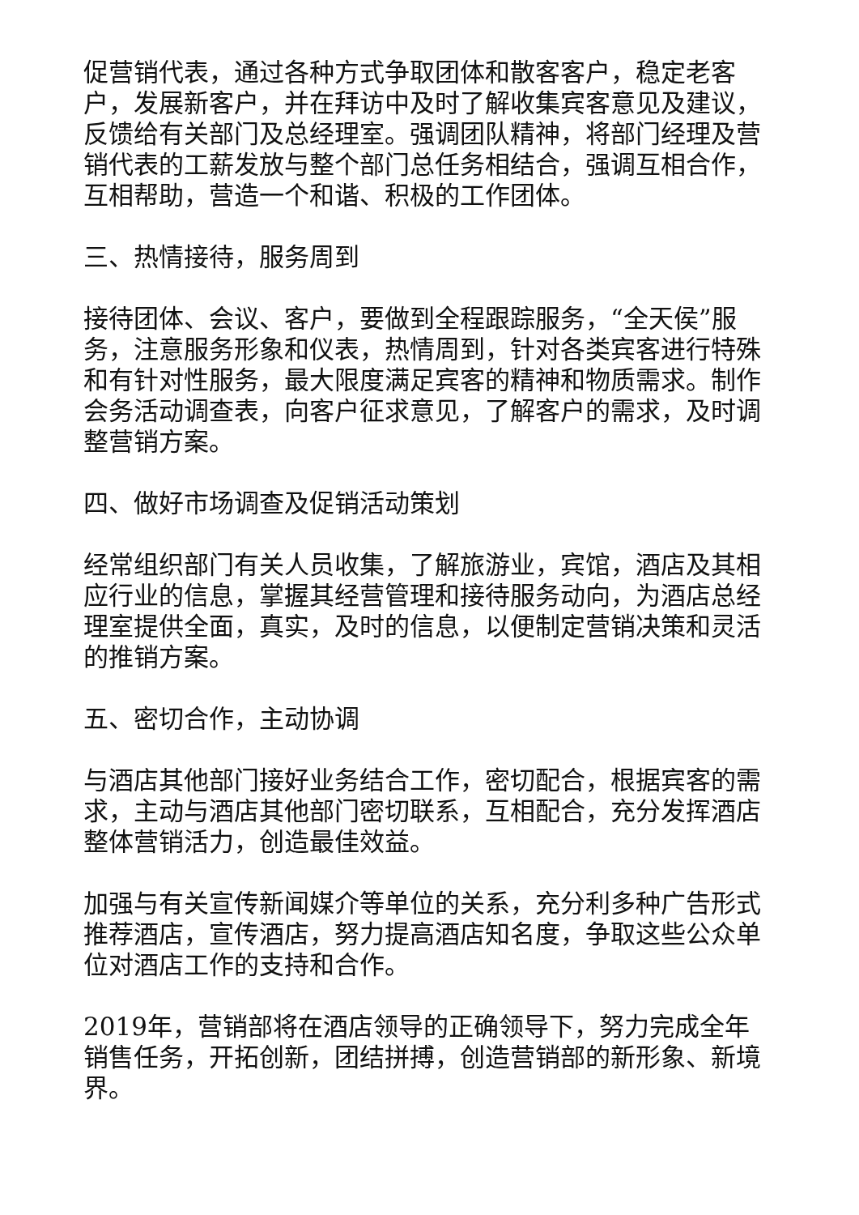促营销代表，通过各种方式争取团体和散客客户，稳定老客户，发展新客户，并在拜访中及时了解收集宾客意见及建议，反馈给有关部门及总经理室。强调团队精神，将部门经理及营销代表的工薪发放与整个部门总任务相结合，强调互相合作，互相帮助，营造一个和谐、积极的工作团体。
三、热情接待，服务周到
接待团体、会议、客户，要做到全程跟踪服务，“全天侯”服务，注意服务形象和仪表，热情周到，针对各类宾客进行特殊和有针对性服务，最大限度满足宾客的精神和物质需求。制作会务活动调查表，向客户征求意见，了解客户的需求，及时调整营销方案。
四、做好市场调查及促销活动策划
经常组织部门有关人员收集，了解旅游业，宾馆，酒店及其相应行业的信息，掌握其经营管理和接待服务动向，为酒店总经理室提供全面，真实，及时的信息，以便制定营销决策和灵活的推销方案。
五、密切合作，主动协调
与酒店其他部门接好业务结合工作，密切配合，根据宾客的需求，主动与酒店其他部门密切联系，互相配合，充分发挥酒店整体营销活力，创造最佳效益。
加强与有关宣传新闻媒介等单位的关系，充分利多种广告形式推荐酒店，宣传酒店，努力提高酒店知名度，争取这些公众单位对酒店工作的支持和合作。
2019年，营销部将在酒店领导的正确领导下，努力完成全年销售任务，开拓创新，团结拼搏，创造营销部的新形象、新境界。